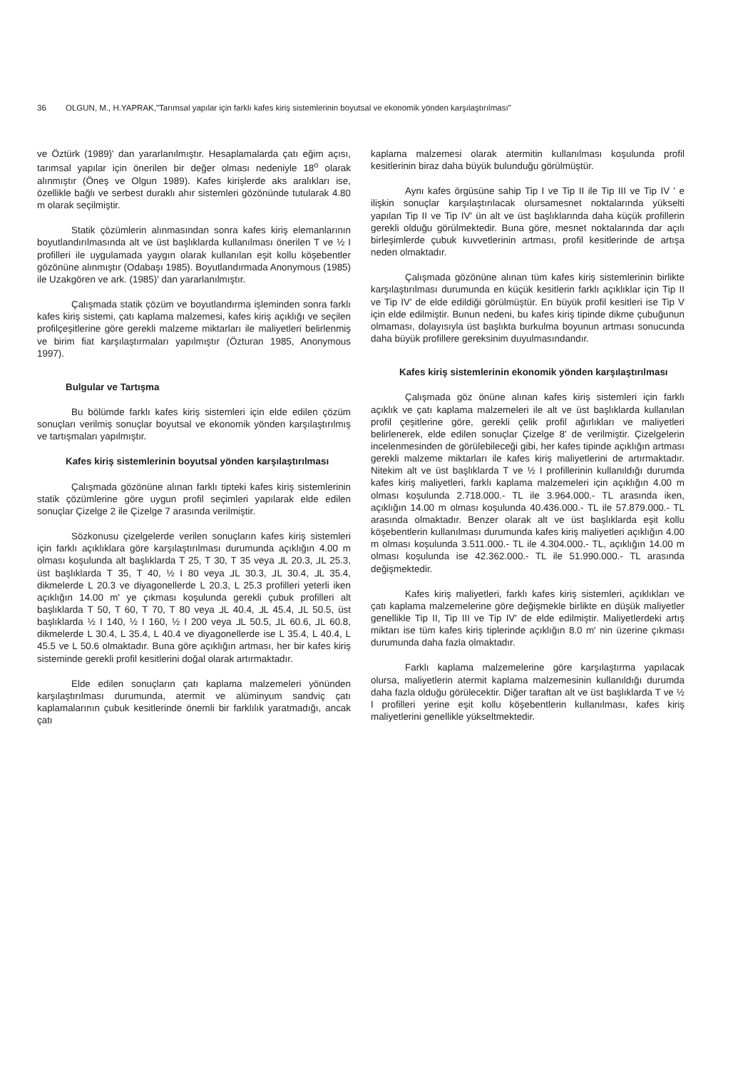36 OLGUN, M., H.YAPRAK,"Tarımsal yapılar için farklı kafes kiriş sistemlerinin boyutsal ve ekonomik yönden karşılaştırılması"
ve Öztürk (1989)' dan yararlanılmıştır. Hesaplamalarda çatı eğim açısı, tarımsal yapılar için önerilen bir değer olması nedeniyle 18<sup>o</sup> olarak alınmıştır (Öneş ve Olgun 1989). Kafes kirişlerde aks aralıkları ise, özellikle bağlı ve serbest duraklı ahır sistemleri gözönünde tutularak 4.80 m olarak seçilmiştir.
Statik çözümlerin alınmasından sonra kafes kiriş elemanlarının boyutlandırılmasında alt ve üst başlıklarda kullanılması önerilen T ve ½ I profilleri ile uygulamada yaygın olarak kullanılan eşit kollu köşebentler gözönüne alınmıştır (Odabaşı 1985). Boyutlandırmada Anonymous (1985) ile Uzakgören ve ark. (1985)' dan yararlanılmıştır.
Çalışmada statik çözüm ve boyutlandırma işleminden sonra farklı kafes kiriş sistemi, çatı kaplama malzemesi, kafes kiriş açıklığı ve seçilen profilçeşitlerine göre gerekli malzeme miktarları ile maliyetleri belirlenmiş ve birim fiat karşılaştırmaları yapılmıştır (Özturan 1985, Anonymous 1997).
Bulgular ve Tartışma
Bu bölümde farklı kafes kiriş sistemleri için elde edilen çözüm sonuçları verilmiş sonuçlar boyutsal ve ekonomik yönden karşılaştırılmış ve tartışmaları yapılmıştır.
Kafes kiriş sistemlerinin boyutsal yönden karşılaştırılması
Çalışmada gözönüne alınan farklı tipteki kafes kiriş sistemlerinin statik çözümlerine göre uygun profil seçimleri yapılarak elde edilen sonuçlar Çizelge 2 ile Çizelge 7 arasında verilmiştir.
Sözkonusu çizelgelerde verilen sonuçların kafes kiriş sistemleri için farklı açıklıklara göre karşılaştırılması durumunda açıklığın 4.00 m olması koşulunda alt başlıklarda T 25, T 30, T 35 veya ⅃L 20.3, ⅃L 25.3, üst başlıklarda T 35, T 40, ½ I 80 veya ⅃L 30.3, ⅃L 30.4, ⅃L 35.4, dikmelerde L 20.3 ve diyagonellerde L 20.3, L 25.3 profilleri yeterli iken açıklığın 14.00 m' ye çıkması koşulunda gerekli çubuk profilleri alt başlıklarda T 50, T 60, T 70, T 80 veya ⅃L 40.4, ⅃L 45.4, ⅃L 50.5, üst başlıklarda ½ I 140, ½ I 160, ½ I 200 veya ⅃L 50.5, ⅃L 60.6, ⅃L 60.8, dikmelerde L 30.4, L 35.4, L 40.4 ve diyagonellerde ise L 35.4, L 40.4, L 45.5 ve L 50.6 olmaktadır. Buna göre açıklığın artması, her bir kafes kiriş sisteminde gerekli profil kesitlerini doğal olarak artırmaktadır.
Elde edilen sonuçların çatı kaplama malzemeleri yönünden karşılaştırılması durumunda, atermit ve alüminyum sandviç çatı kaplamalarının çubuk kesitlerinde önemli bir farklılık yaratmadığı, ancak çatı
kaplama malzemesi olarak atermitin kullanılması koşulunda profil kesitlerinin biraz daha büyük bulunduğu görülmüştür.
Aynı kafes örgüsüne sahip Tip I ve Tip II ile Tip III ve Tip IV ' e ilişkin sonuçlar karşılaştırılacak olursamesnet noktalarında yükselti yapılan Tip II ve Tip IV' ün alt ve üst başlıklarında daha küçük profillerin gerekli olduğu görülmektedir. Buna göre, mesnet noktalarında dar açılı birleşimlerde çubuk kuvvetlerinin artması, profil kesitlerinde de artışa neden olmaktadır.
Çalışmada gözönüne alınan tüm kafes kiriş sistemlerinin birlikte karşılaştırılması durumunda en küçük kesitlerin farklı açıklıklar için Tip II ve Tip IV' de elde edildiği görülmüştür. En büyük profil kesitleri ise Tip V için elde edilmiştir. Bunun nedeni, bu kafes kiriş tipinde dikme çubuğunun olmaması, dolayısıyla üst başlıkta burkulma boyunun artması sonucunda daha büyük profillere gereksinim duyulmasındandır.
Kafes kiriş sistemlerinin ekonomik yönden karşılaştırılması
Çalışmada göz önüne alınan kafes kiriş sistemleri için farklı açıklık ve çatı kaplama malzemeleri ile alt ve üst başlıklarda kullanılan profil çeşitlerine göre, gerekli çelik profil ağırlıkları ve maliyetleri belirlenerek, elde edilen sonuçlar Çizelge 8' de verilmiştir. Çizelgelerin incelenmesinden de görülebileceği gibi, her kafes tipinde açıklığın artması gerekli malzeme miktarları ile kafes kiriş maliyetlerini de artırmaktadır. Nitekim alt ve üst başlıklarda T ve ½ I profillerinin kullanıldığı durumda kafes kiriş maliyetleri, farklı kaplama malzemeleri için açıklığın 4.00 m olması koşulunda 2.718.000.- TL ile 3.964.000.- TL arasında iken, açıklığın 14.00 m olması koşulunda 40.436.000.- TL ile 57.879.000.- TL arasında olmaktadır. Benzer olarak alt ve üst başlıklarda eşit kollu köşebentlerin kullanılması durumunda kafes kiriş maliyetleri açıklığın 4.00 m olması koşulunda 3.511.000.- TL ile 4.304.000.- TL, açıklığın 14.00 m olması koşulunda ise 42.362.000.- TL ile 51.990.000.- TL arasında değişmektedir.
Kafes kiriş maliyetleri, farklı kafes kiriş sistemleri, açıklıkları ve çatı kaplama malzemelerine göre değişmekle birlikte en düşük maliyetler genellikle Tip II, Tip III ve Tip IV' de elde edilmiştir. Maliyetlerdeki artış miktarı ise tüm kafes kiriş tiplerinde açıklığın 8.0 m' nin üzerine çıkması durumunda daha fazla olmaktadır.
Farklı kaplama malzemelerine göre karşılaştırma yapılacak olursa, maliyetlerin atermit kaplama malzemesinin kullanıldığı durumda daha fazla olduğu görülecektir. Diğer taraftan alt ve üst başlıklarda T ve ½ I profilleri yerine eşit kollu köşebentlerin kullanılması, kafes kiriş maliyetlerini genellikle yükseltmektedir.